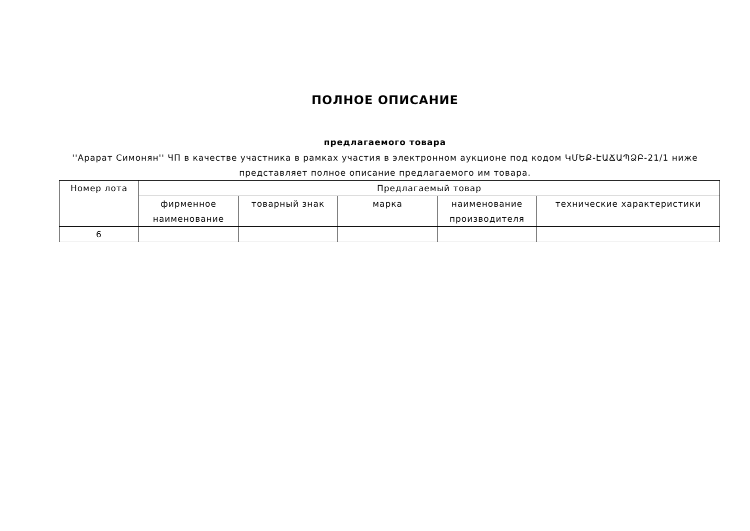ПОЛНОЕ ОПИСАНИЕ
предлагаемого товара
''Арарат Симонян'' ЧП в качестве участника в рамках участия в электронном аукционе под кодом ԿՄԵՔ-ԷԱՃԱՊՁԲ-21/1 ниже представляет полное описание предлагаемого им товара.
| Номер лота | Предлагаемый товар | | | | |
| --- | --- | --- | --- | --- | --- |
| | фирменное наименование | товарный знак | марка | наименование производителя | технические характеристики |
| 6 | | | | | |